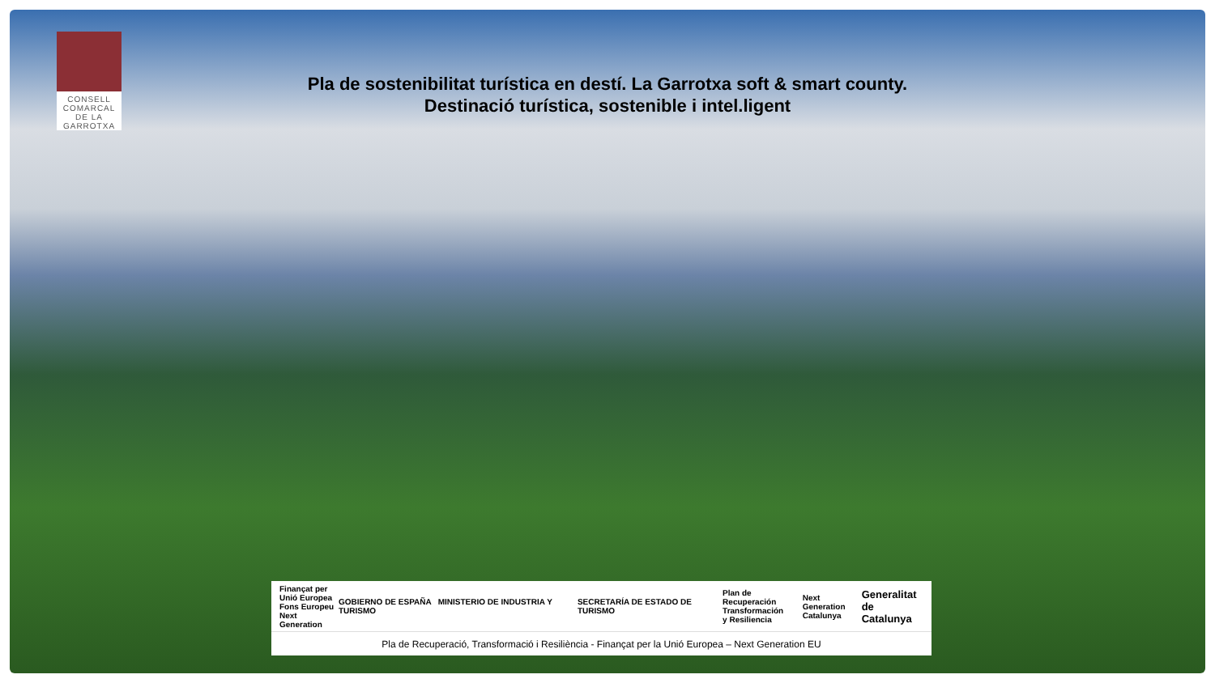CONSELL
COMARCAL
DE LA
GARROTXA
Pla de sostenibilitat turística en destí. La Garrotxa soft & smart county.
Destinació turística, sostenible i intel.ligent
Finançat per
Unió Europea
Fons Europeu
Next Generation
GOBIERNO DE ESPAÑA MINISTERIO DE INDUSTRIA Y TURISMO
SECRETARÍA DE ESTADO DE TURISMO
Plan de Recuperación
Transformación
y Resiliencia
Next Generation
Catalunya
Generalitat
de Catalunya
Pla de Recuperació, Transformació i Resiliència - Finançat per la Unió Europea – Next Generation EU